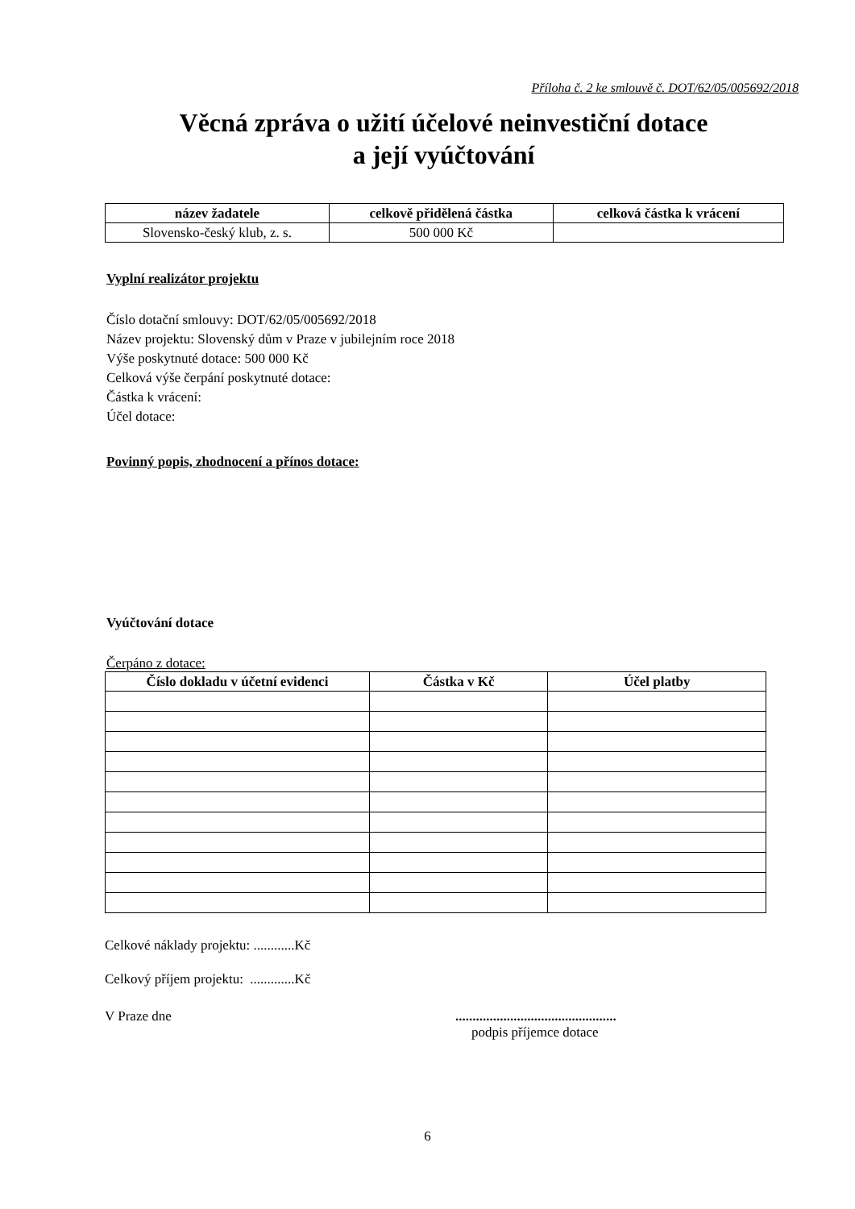Příloha č. 2 ke smlouvě č. DOT/62/05/005692/2018
Věcná zpráva o užití účelové neinvestiční dotace
a její vyúčtování
| název žadatele | celkově přidělená částka | celková částka k vrácení |
| --- | --- | --- |
| Slovensko-český klub, z. s. | 500 000 Kč | |
Vyplní realizátor projektu
Číslo dotační smlouvy: DOT/62/05/005692/2018
Název projektu: Slovenský dům v Praze v jubilejním roce 2018
Výše poskytnuté dotace: 500 000 Kč
Celková výše čerpání poskytnuté dotace:
Částka k vrácení:
Účel dotace:
Povinný popis, zhodnocení a přínos dotace:
Vyúčtování dotace
Čerpáno z dotace:
| Číslo dokladu v účetní evidenci | Částka v Kč | Účel platby |
| --- | --- | --- |
Celkové náklady projektu: ............Kč
Celkový příjem projektu: .............Kč
V Praze dne ...............................................
podpis příjemce dotace
6